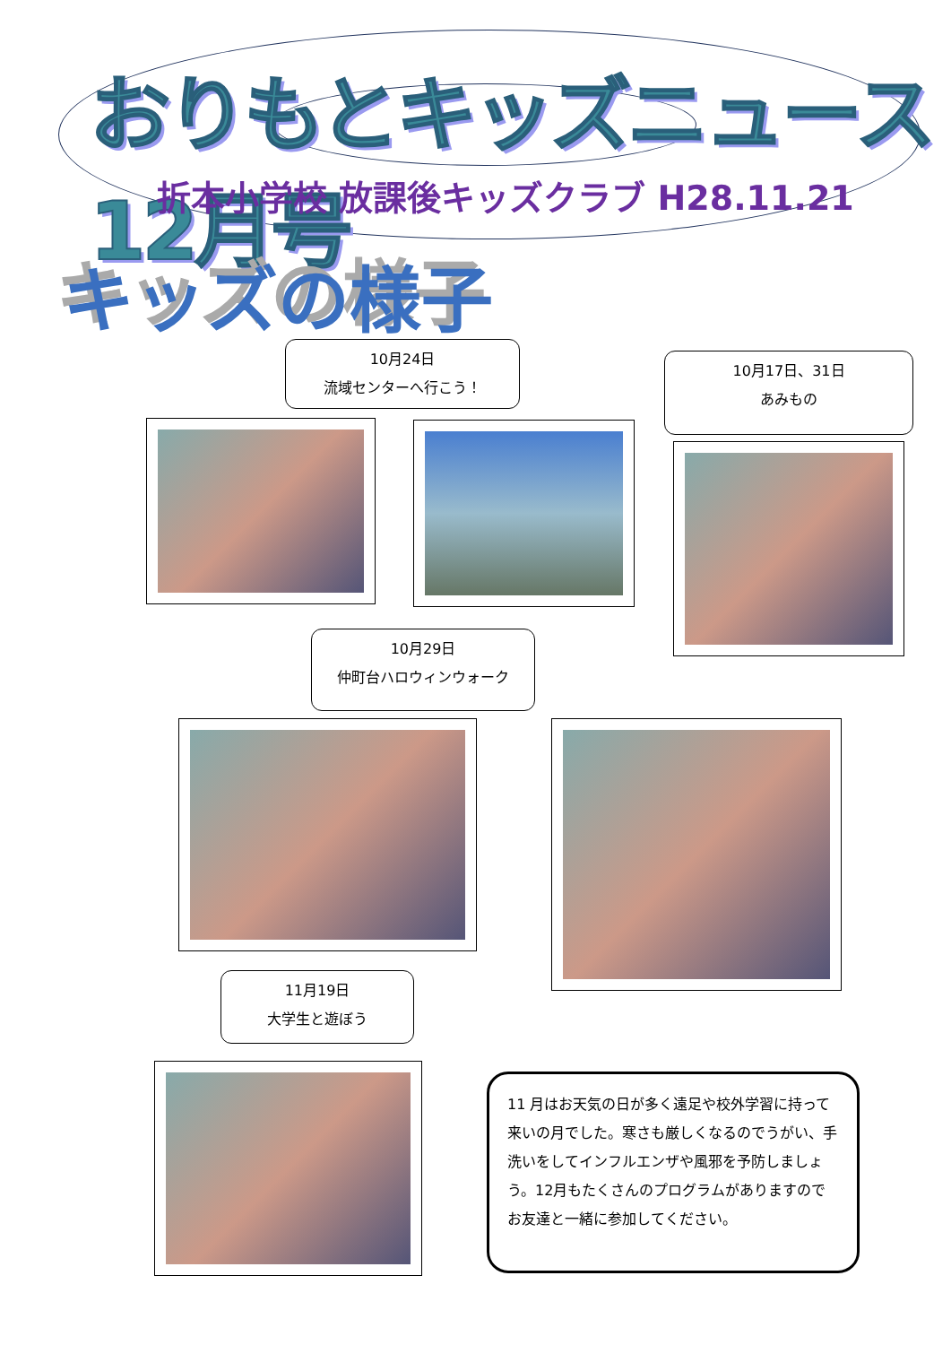おりもとキッズニュース 12月号
折本小学校 放課後キッズクラブ H28.11.21
キッズの様子
10月24日
流域センターへ行こう！
10月17日、31日
あみもの
10月29日
仲町台ハロウィンウォーク
11月19日
大学生と遊ぼう
11 月はお天気の日が多く遠足や校外学習に持って来いの月でした。寒さも厳しくなるのでうがい、手洗いをしてインフルエンザや風邪を予防しましょう。12月もたくさんのプログラムがありますのでお友達と一緒に参加してください。